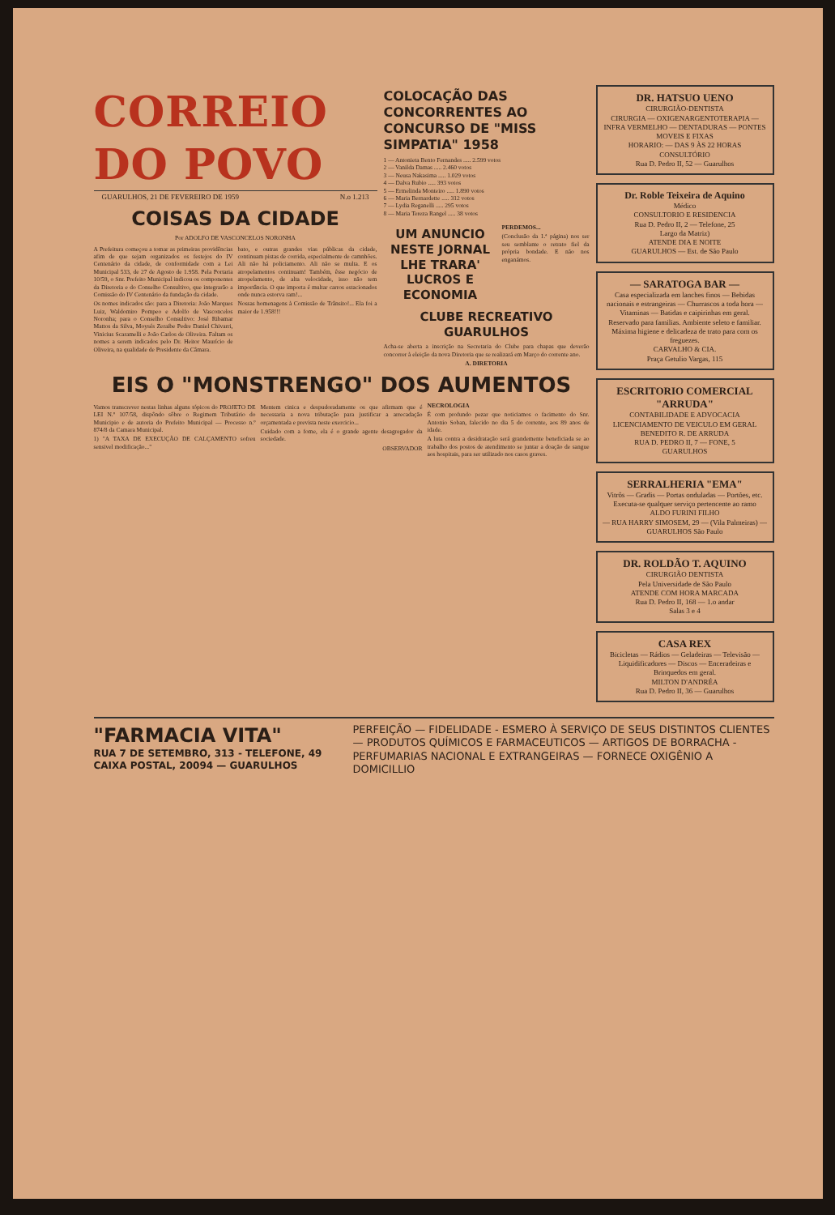CORREIO DO POVO
GUARULHOS, 21 DE FEVEREIRO DE 1959 N.o 1.213
COISAS DA CIDADE
Por ADOLFO DE VASCONCELOS NORONHA
A Prefeitura começou a tomar as primeiras providências afim de que sejam organizados os festejos do IV Centenário da cidade, de conformidade com a Lei Municipal 533, de 27 de Agosto de 1.958. Pela Portaria 10/59, o Snr. Prefeito Municipal indicou os componentes da Diretoria e do Conselho Consultivo, que integrarão a Comissão do IV Centenário da fundação da cidade.
Os nomes indicados são: para a Diretoria: João Marques Luiz, Waldomiro Pompeo e Adolfo de Vasconcelos Noronha; para o Conselho Consultivo: José Ribamar Mattos da Silva, Moysés Zeraibe Pedre Daniel Chivarri, Vinicius Scaramelli e João Carlos de Oliveira. Faltam os nomes a serem indicados pelo Dr. Heitor Maurício de Oliveira, na qualidade de Presidente da Câmara.
bato, e outras grandes vias públicas da cidade, continuam pistas de corrida, especialmente de camnhões. Ali não há policiamento. Ali não se multa. E os atropelamentos continuam! Também, êsse negócio de atropelamento, de alta velocidade, isso não tem importância. O que importa é multar carros estacionados onde nunca estorva ram!...
Nossas homenagens à Comissão de Trânsito!... Ela foi a maior de 1.958!!!
COLOCAÇÃO DAS CONCORRENTES AO CONCURSO DE "MISS SIMPATIA" 1958
1 — Antonieta Bento Fernandes ..... 2.599 votos
2 — Vanilda Damas ..... 2.460 votos
3 — Neusa Nakasima ..... 1.029 votos
4 — Dalva Rubio ..... 393 votos
5 — Ermelinda Monteiro ..... 1.890 votos
6 — Maria Bernardette ..... 312 votos
7 — Lydia Reganelli ..... 295 votos
8 — Maria Tereza Rangel ..... 38 votos
UM ANUNCIO NESTE JORNAL LHE TRARA' LUCROS E ECONOMIA
PERDEMOS...
(Conclusão da 1.ª página) nos ser seu semblante o retrato fiel da própria bondade. E não nos enganámos.
CLUBE RECREATIVO GUARULHOS
Acha-se aberta a inscrição na Secretaria do Clube para chapas que deverão concorrer à eleição da nova Diretoria que se realizará em Março do corrente ano.
A. DIRETORIA
EIS O "MONSTRENGO" DOS AUMENTOS
Vamos transcrever nestas linhas alguns tópicos do PROJETO DE LEI N.º 107/58, dispôndo sôbre o Regimem Tributário do Municipio e de autoria do Prefeito Municipal — Processo n.º 874/8 da Camara Municipal.
1) "A TAXA DE EXECUÇÃO DE CALÇAMENTO sofreu sensivel modificação..."
Mentem cinica e despudoradamente os que afirmam que é necessaria a nova tributação para justificar a arrecadação orçamentada e prevista neste exercicio...
Cuidado com a fome, ela é o grande agente desagregador da sociedade.
OBSERVADOR
NECROLOGIA
É com profundo pezar que noticiamos o facimento do Snr. Antonio Soban, falecido no dia 5 do corrente, aos 89 anos de idade.
A luta contra a desidratação será grandemente beneficiada se ao trabalho dos postos de atendimento se juntar a doação de sangue aos hospitais, para ser utilizado nos casos graves.
DR. HATSUO UENO
CIRURGIÃO-DENTISTA
CIRURGIA — OXIGENARGENTOTERAPIA — INFRA VERMELHO — DENTADURAS — PONTES MOVEIS E FIXAS
HORARIO: — DAS 9 ÀS 22 HORAS
CONSULTÓRIO
Rua D. Pedro II, 52 — Guarulhos
Dr. Roble Teixeira de Aquino
Médico
CONSULTORIO E RESIDENCIA
Rua D. Pedro II, 2 — Telefone, 25
Largo da Matriz)
ATENDE DIA E NOITE
GUARULHOS — Est. de São Paulo
— SARATOGA BAR —
Casa especializada em lanches finos — Bebidas nacionais e estrangeiras — Churrascos a toda hora — Vitaminas — Batidas e caipirinhas em geral.
Reservado para familias. Ambiente seleto e familiar. Máxima higiene e delicadeza de trato para com os freguezes.
CARVALHO & CIA.
Praça Getulio Vargas, 115
ESCRITORIO COMERCIAL "ARRUDA"
CONTABILIDADE E ADVOCACIA
LICENCIAMENTO DE VEICULO EM GERAL
BENEDITO R. DE ARRUDA
RUA D. PEDRO II, 7 — FONE, 5
GUARULHOS
SERRALHERIA "EMA"
Vitrôs — Gradis — Portas onduladas — Portões, etc. Executa-se qualquer serviço pertencente ao ramo
ALDO FURINI FILHO
— RUA HARRY SIMOSEM, 29 — (Vila Palmeiras) — GUARULHOS São Paulo
DR. ROLDÃO T. AQUINO
CIRURGIÃO DENTISTA
Pela Universidade de São Paulo
ATENDE COM HORA MARCADA
Rua D. Pedro II, 168 — 1.o andar
Salas 3 e 4
CASA REX
Bicicletas — Rádios — Geladeiras — Televisão — Liquidificadores — Discos — Enceradeiras e Brinquedos em geral.
MILTON D'ANDRÉA
Rua D. Pedro II, 36 — Guarulhos
"FARMACIA VITA"
RUA 7 DE SETEMBRO, 313 - TELEFONE, 49
CAIXA POSTAL, 20094 — GUARULHOS
PERFEIÇÃO — FIDELIDADE - ESMERO À SERVIÇO DE SEUS DISTINTOS CLIENTES — PRODUTOS QUÍMICOS E FARMACEUTICOS — ARTIGOS DE BORRACHA - PERFUMARIAS NACIONAL E EXTRANGEIRAS — FORNECE OXIGÊNIO A DOMICILLIO